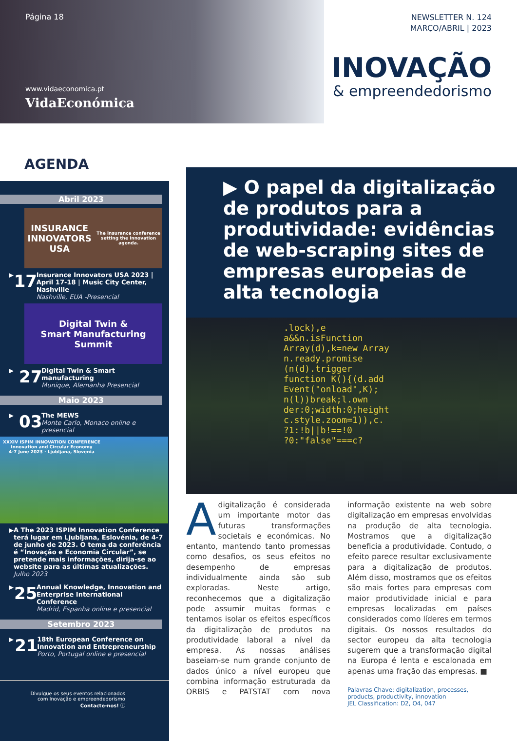Página 18
www.vidaeconomica.pt
VidaEconómica
NEWSLETTER N. 124
MARÇO/ABRIL | 2023
INOVAÇÃO
& empreendedorismo
AGENDA
Abril 2023
INSURANCE INNOVATORS USA
The insurance conference setting the innovation agenda.
▶ 17
Insurance Innovators USA 2023 | April 17-18 | Music City Center, Nashville
Nashville, EUA -Presencial
Digital Twin &
Smart Manufacturing
Summit
▶ 27
Digital Twin & Smart manufacturing
Munique, Alemanha Presencial
Maio 2023
▶ 03
The MEWS
Monte Carlo, Monaco online e presencial
XXXIV ISPIM INNOVATION CONFERENCE
Innovation and Circular Economy
4-7 June 2023 · Ljubljana, Slovenia
▶ A The 2023 ISPIM Innovation Conference terá lugar em Ljubljana, Eslovénia, de 4-7 de junho de 2023. O tema da conferência é “Inovação e Economia Circular”, se pretende mais informações, dirija-se ao website para as últimas atualizações.
Julho 2023
▶ 25
Annual Knowledge, Innovation and Enterprise International Conference
Madrid, Espanha online e presencial
Setembro 2023
▶ 21
18th European Conference on Innovation and Entrepreneurship
Porto, Portugal online e presencial
Divulgue os seus eventos relacionados
com Inovação e empreendedorismo
Contacte-nos! ⓘ
▶ O papel da digitalização de produtos para a produtividade: evidências de web-scraping sites de empresas europeias de alta tecnologia
.lock),e
a&&n.isFunction
Array(d),k=new Array
n.ready.promise
(n(d).trigger
function K(){(d.add
Event("onload",K);
n(l))break;l.own
der:0;width:0;height
c.style.zoom=1)),c.
?1:!b||b!==!0
?0:"false"===c?
Adigitalização é considerada um importante motor das futuras transformações societais e económicas. No entanto, mantendo tanto promessas como desafios, os seus efeitos no desempenho de empresas individualmente ainda são sub exploradas. Neste artigo, reconhecemos que a digitalização pode assumir muitas formas e tentamos isolar os efeitos específicos da digitalização de produtos na produtividade laboral a nível da empresa. As nossas análises baseiam-se num grande conjunto de dados único a nível europeu que combina informação estruturada da ORBIS e PATSTAT com nova informação existente na web sobre digitalização em empresas envolvidas na produção de alta tecnologia. Mostramos que a digitalização beneficia a produtividade. Contudo, o efeito parece resultar exclusivamente para a digitalização de produtos. Além disso, mostramos que os efeitos são mais fortes para empresas com maior produtividade inicial e para empresas localizadas em países considerados como líderes em termos digitais. Os nossos resultados do sector europeu da alta tecnologia sugerem que a transformação digital na Europa é lenta e escalonada em apenas uma fração das empresas. ■
Palavras Chave: digitalization, processes, products, productivity, innovation
JEL Classification: D2, O4, 047